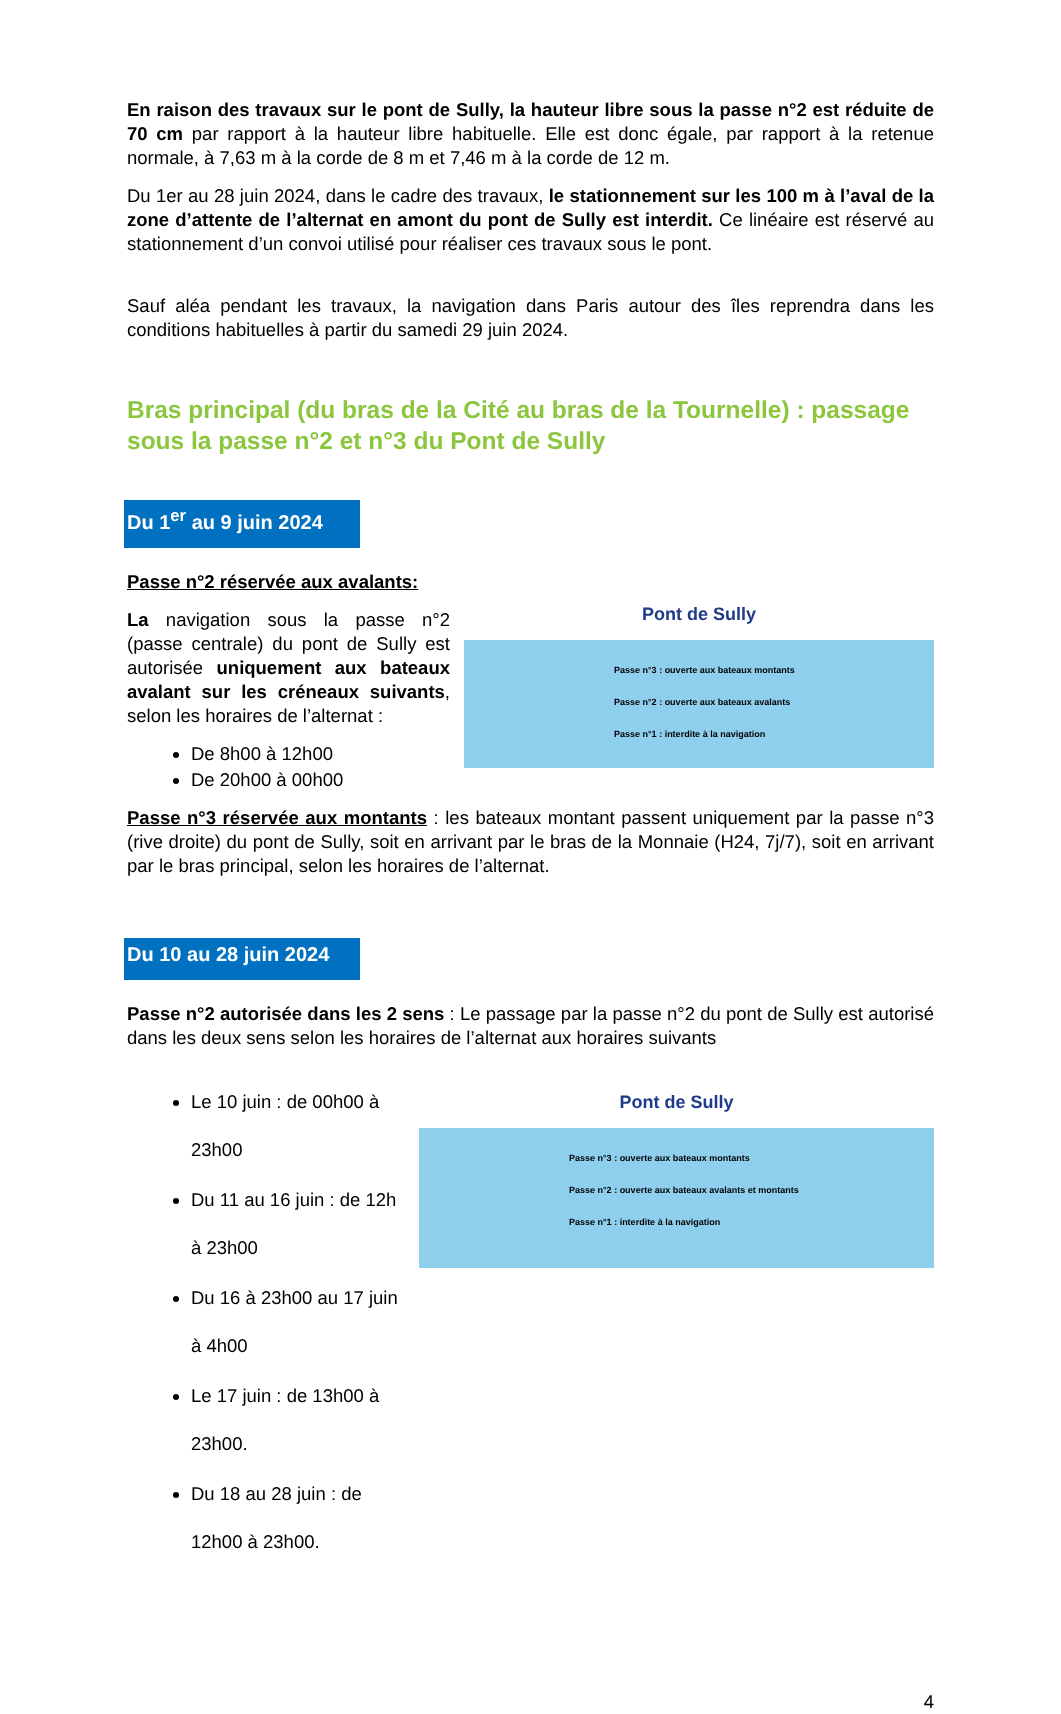En raison des travaux sur le pont de Sully, la hauteur libre sous la passe n°2 est réduite de 70 cm par rapport à la hauteur libre habituelle. Elle est donc égale, par rapport à la retenue normale, à 7,63 m à la corde de 8 m et 7,46 m à la corde de 12 m.
Du 1er au 28 juin 2024, dans le cadre des travaux, le stationnement sur les 100 m à l’aval de la zone d’attente de l’alternat en amont du pont de Sully est interdit. Ce linéaire est réservé au stationnement d’un convoi utilisé pour réaliser ces travaux sous le pont.
Sauf aléa pendant les travaux, la navigation dans Paris autour des îles reprendra dans les conditions habituelles à partir du samedi 29 juin 2024.
Bras principal (du bras de la Cité au bras de la Tournelle) : passage sous la passe n°2 et n°3 du Pont de Sully
Du 1<sup>er</sup> au 9 juin 2024
Passe n°2 réservée aux avalants:
La navigation sous la passe n°2 (passe centrale) du pont de Sully est autorisée uniquement aux bateaux avalant sur les créneaux suivants, selon les horaires de l’alternat :
De 8h00 à 12h00
De 20h00 à 00h00
Pont de Sully
Passe n°3 : ouverte aux bateaux montants
Passe n°2 : ouverte aux bateaux avalants
Passe n°1 : interdite à la navigation
Passe n°3 réservée aux montants : les bateaux montant passent uniquement par la passe n°3 (rive droite) du pont de Sully, soit en arrivant par le bras de la Monnaie (H24, 7j/7), soit en arrivant par le bras principal, selon les horaires de l’alternat.
Du 10 au 28 juin 2024
Passe n°2 autorisée dans les 2 sens : Le passage par la passe n°2 du pont de Sully est autorisé dans les deux sens selon les horaires de l’alternat aux horaires suivants
Le 10 juin : de 00h00 à 23h00
Du 11 au 16 juin : de 12h à 23h00
Du 16 à 23h00 au 17 juin à 4h00
Le 17 juin : de 13h00 à 23h00.
Du 18 au 28 juin : de 12h00 à 23h00.
Pont de Sully
Passe n°3 : ouverte aux bateaux montants
Passe n°2 : ouverte aux bateaux avalants et montants
Passe n°1 : interdite à la navigation
4